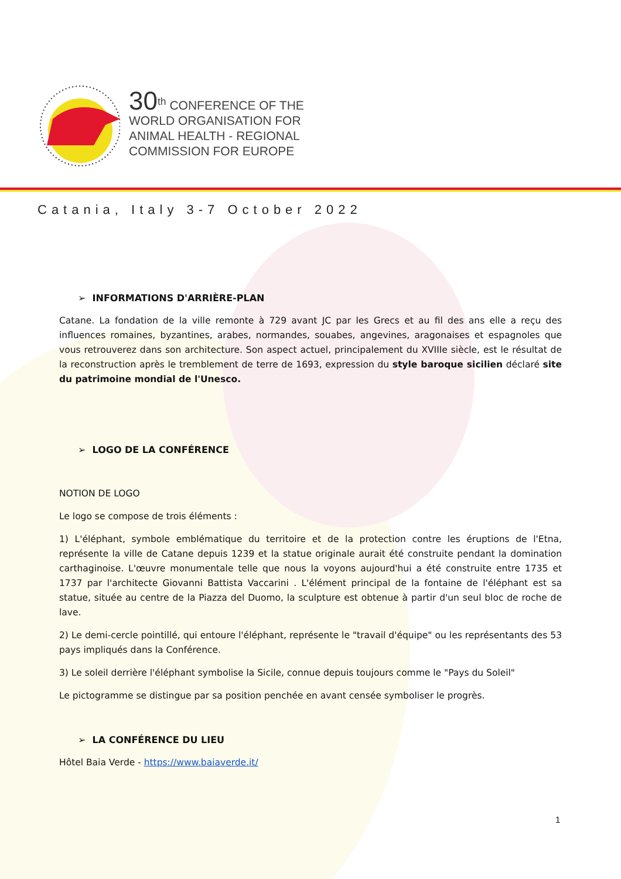30<sup>th</sup> CONFERENCE OF THE
WORLD ORGANISATION FOR
ANIMAL HEALTH - REGIONAL
COMMISSION FOR EUROPE
Catania, Italy 3-7 October 2022
➢ INFORMATIONS D'ARRIÈRE-PLAN
Catane. La fondation de la ville remonte à 729 avant JC par les Grecs et au fil des ans elle a reçu des influences romaines, byzantines, arabes, normandes, souabes, angevines, aragonaises et espagnoles que vous retrouverez dans son architecture. Son aspect actuel, principalement du XVIIIe siècle, est le résultat de la reconstruction après le tremblement de terre de 1693, expression du style baroque sicilien déclaré site du patrimoine mondial de l'Unesco.
➢ LOGO DE LA CONFÉRENCE
NOTION DE LOGO
Le logo se compose de trois éléments :
1) L'éléphant, symbole emblématique du territoire et de la protection contre les éruptions de l'Etna, représente la ville de Catane depuis 1239 et la statue originale aurait été construite pendant la domination carthaginoise. L'œuvre monumentale telle que nous la voyons aujourd'hui a été construite entre 1735 et 1737 par l'architecte Giovanni Battista Vaccarini . L'élément principal de la fontaine de l'éléphant est sa statue, située au centre de la Piazza del Duomo, la sculpture est obtenue à partir d'un seul bloc de roche de lave.
2) Le demi-cercle pointillé, qui entoure l'éléphant, représente le "travail d'équipe" ou les représentants des 53 pays impliqués dans la Conférence.
3) Le soleil derrière l'éléphant symbolise la Sicile, connue depuis toujours comme le "Pays du Soleil"
Le pictogramme se distingue par sa position penchée en avant censée symboliser le progrès.
➢ LA CONFÉRENCE DU LIEU
Hôtel Baia Verde - https://www.baiaverde.it/
1